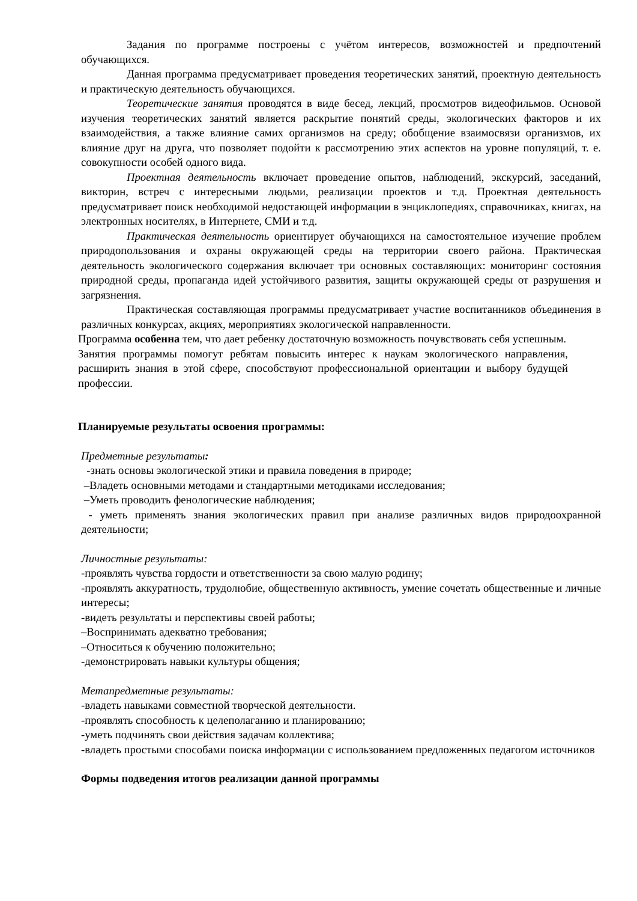Задания по программе построены с учётом интересов, возможностей и предпочтений обучающихся.
Данная программа предусматривает проведения теоретических занятий, проектную деятельность и практическую деятельность обучающихся.
Теоретические занятия проводятся в виде бесед, лекций, просмотров видеофильмов. Основой изучения теоретических занятий является раскрытие понятий среды, экологических факторов и их взаимодействия, а также влияние самих организмов на среду; обобщение взаимосвязи организмов, их влияние друг на друга, что позволяет подойти к рассмотрению этих аспектов на уровне популяций, т. е. совокупности особей одного вида.
Проектная деятельность включает проведение опытов, наблюдений, экскурсий, заседаний, викторин, встреч с интересными людьми, реализации проектов и т.д. Проектная деятельность предусматривает поиск необходимой недостающей информации в энциклопедиях, справочниках, книгах, на электронных носителях, в Интернете, СМИ и т.д.
Практическая деятельность ориентирует обучающихся на самостоятельное изучение проблем природопользования и охраны окружающей среды на территории своего района. Практическая деятельность экологического содержания включает три основных составляющих: мониторинг состояния природной среды, пропаганда идей устойчивого развития, защиты окружающей среды от разрушения и загрязнения.
Практическая составляющая программы предусматривает участие воспитанников объединения в различных конкурсах, акциях, мероприятиях экологической направленности.
Программа особенна тем, что дает ребенку достаточную возможность почувствовать себя успешным.
Занятия программы помогут ребятам повысить интерес к наукам экологического направления, расширить знания в этой сфере, способствуют профессиональной ориентации и выбору будущей профессии.
Планируемые результаты освоения программы:
Предметные результаты:
-знать основы экологической этики и правила поведения в природе;
–Владеть основными методами и стандартными методиками исследования;
–Уметь проводить фенологические наблюдения;
- уметь применять знания экологических правил при анализе различных видов природоохранной деятельности;
Личностные результаты:
-проявлять чувства гордости и ответственности за свою малую родину;
-проявлять аккуратность, трудолюбие, общественную активность, умение сочетать общественные и личные интересы;
-видеть результаты и перспективы своей работы;
–Воспринимать адекватно требования;
–Относиться к обучению положительно;
-демонстрировать навыки культуры общения;
Метапредметные результаты:
-владеть навыками совместной творческой деятельности.
-проявлять способность к целеполаганию и планированию;
-уметь подчинять свои действия задачам коллектива;
-владеть простыми способами поиска информации с использованием предложенных педагогом источников
Формы подведения итогов реализации данной программы